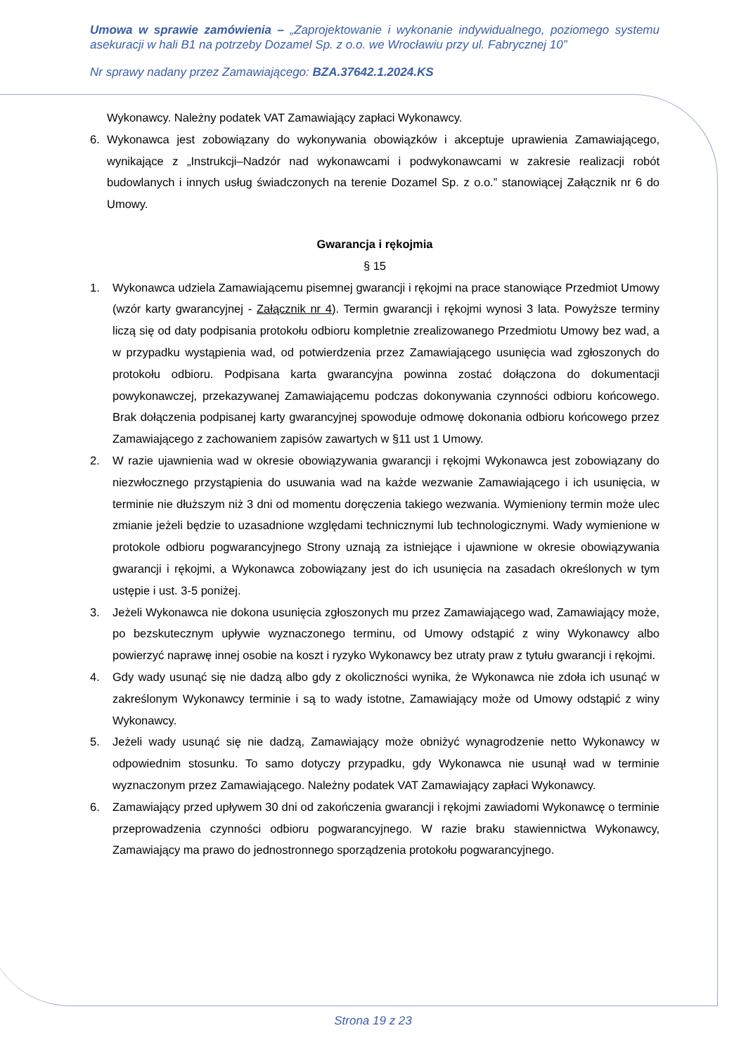Umowa w sprawie zamówienia – „Zaprojektowanie i wykonanie indywidualnego, poziomego systemu asekuracji w hali B1 na potrzeby Dozamel Sp. z o.o. we Wrocławiu przy ul. Fabrycznej 10”
Nr sprawy nadany przez Zamawiającego: BZA.37642.1.2024.KS
Wykonawcy. Należny podatek VAT Zamawiający zapłaci Wykonawcy.
6. Wykonawca jest zobowiązany do wykonywania obowiązków i akceptuje uprawienia Zamawiającego, wynikające z „Instrukcji–Nadzór nad wykonawcami i podwykonawcami w zakresie realizacji robót budowlanych i innych usług świadczonych na terenie Dozamel Sp. z o.o.” stanowiącej Załącznik nr 6 do Umowy.
Gwarancja i rękojmia
§ 15
1. Wykonawca udziela Zamawiającemu pisemnej gwarancji i rękojmi na prace stanowiące Przedmiot Umowy (wzór karty gwarancyjnej - Załącznik nr 4). Termin gwarancji i rękojmi wynosi 3 lata. Powyższe terminy liczą się od daty podpisania protokołu odbioru kompletnie zrealizowanego Przedmiotu Umowy bez wad, a w przypadku wystąpienia wad, od potwierdzenia przez Zamawiającego usunięcia wad zgłoszonych do protokołu odbioru. Podpisana karta gwarancyjna powinna zostać dołączona do dokumentacji powykonawczej, przekazywanej Zamawiającemu podczas dokonywania czynności odbioru końcowego. Brak dołączenia podpisanej karty gwarancyjnej spowoduje odmowę dokonania odbioru końcowego przez Zamawiającego z zachowaniem zapisów zawartych w §11 ust 1 Umowy.
2. W razie ujawnienia wad w okresie obowiązywania gwarancji i rękojmi Wykonawca jest zobowiązany do niezwłocznego przystąpienia do usuwania wad na każde wezwanie Zamawiającego i ich usunięcia, w terminie nie dłuższym niż 3 dni od momentu doręczenia takiego wezwania. Wymieniony termin może ulec zmianie jeżeli będzie to uzasadnione względami technicznymi lub technologicznymi. Wady wymienione w protokole odbioru pogwarancyjnego Strony uznają za istniejące i ujawnione w okresie obowiązywania gwarancji i rękojmi, a Wykonawca zobowiązany jest do ich usunięcia na zasadach określonych w tym ustępie i ust. 3-5 poniżej.
3. Jeżeli Wykonawca nie dokona usunięcia zgłoszonych mu przez Zamawiającego wad, Zamawiający może, po bezskutecznym upływie wyznaczonego terminu, od Umowy odstąpić z winy Wykonawcy albo powierzyć naprawę innej osobie na koszt i ryzyko Wykonawcy bez utraty praw z tytułu gwarancji i rękojmi.
4. Gdy wady usunąć się nie dadzą albo gdy z okoliczności wynika, że Wykonawca nie zdoła ich usunąć w zakreślonym Wykonawcy terminie i są to wady istotne, Zamawiający może od Umowy odstąpić z winy Wykonawcy.
5. Jeżeli wady usunąć się nie dadzą, Zamawiający może obniżyć wynagrodzenie netto Wykonawcy w odpowiednim stosunku. To samo dotyczy przypadku, gdy Wykonawca nie usunął wad w terminie wyznaczonym przez Zamawiającego. Należny podatek VAT Zamawiający zapłaci Wykonawcy.
6. Zamawiający przed upływem 30 dni od zakończenia gwarancji i rękojmi zawiadomi Wykonawcę o terminie przeprowadzenia czynności odbioru pogwarancyjnego. W razie braku stawiennictwa Wykonawcy, Zamawiający ma prawo do jednostronnego sporządzenia protokołu pogwarancyjnego.
Strona 19 z 23